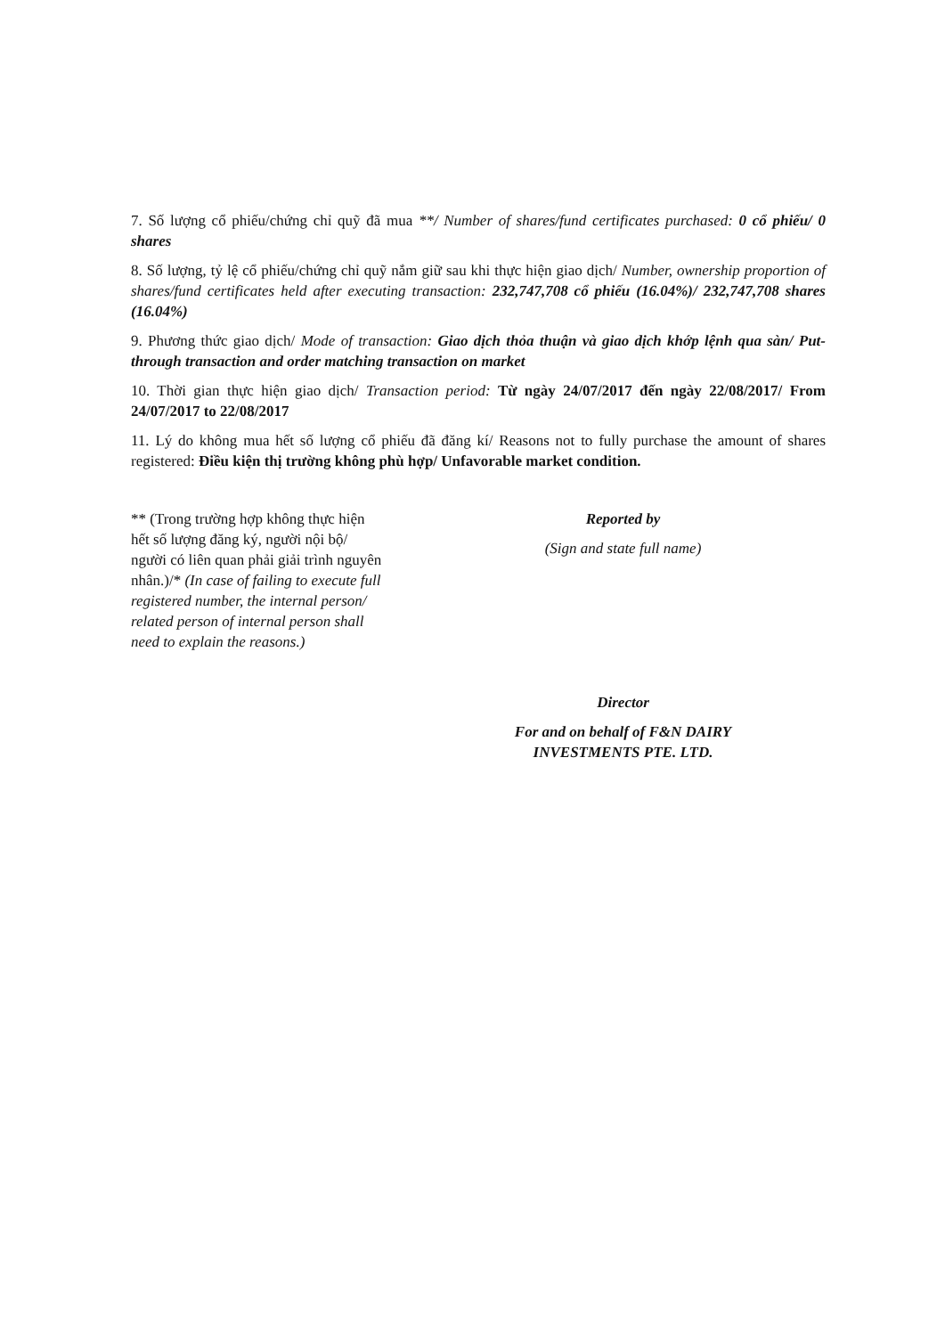7. Số lượng cổ phiếu/chứng chỉ quỹ đã mua **/ Number of shares/fund certificates purchased: 0 cổ phiếu/ 0 shares
8. Số lượng, tỷ lệ cổ phiếu/chứng chỉ quỹ nắm giữ sau khi thực hiện giao dịch/ Number, ownership proportion of shares/fund certificates held after executing transaction: 232,747,708 cổ phiếu (16.04%)/ 232,747,708 shares (16.04%)
9. Phương thức giao dịch/ Mode of transaction: Giao dịch thỏa thuận và giao dịch khớp lệnh qua sàn/ Put-through transaction and order matching transaction on market
10. Thời gian thực hiện giao dịch/ Transaction period: Từ ngày 24/07/2017 đến ngày 22/08/2017/ From 24/07/2017 to 22/08/2017
11. Lý do không mua hết số lượng cổ phiếu đã đăng kí/ Reasons not to fully purchase the amount of shares registered: Điều kiện thị trường không phù hợp/ Unfavorable market condition.
** (Trong trường hợp không thực hiện hết số lượng đăng ký, người nội bộ/ người có liên quan phải giải trình nguyên nhân.)/* (In case of failing to execute full registered number, the internal person/ related person of internal person shall need to explain the reasons.)
Reported by
(Sign and state full name)
Director
For and on behalf of F&N DAIRY
INVESTMENTS PTE. LTD.